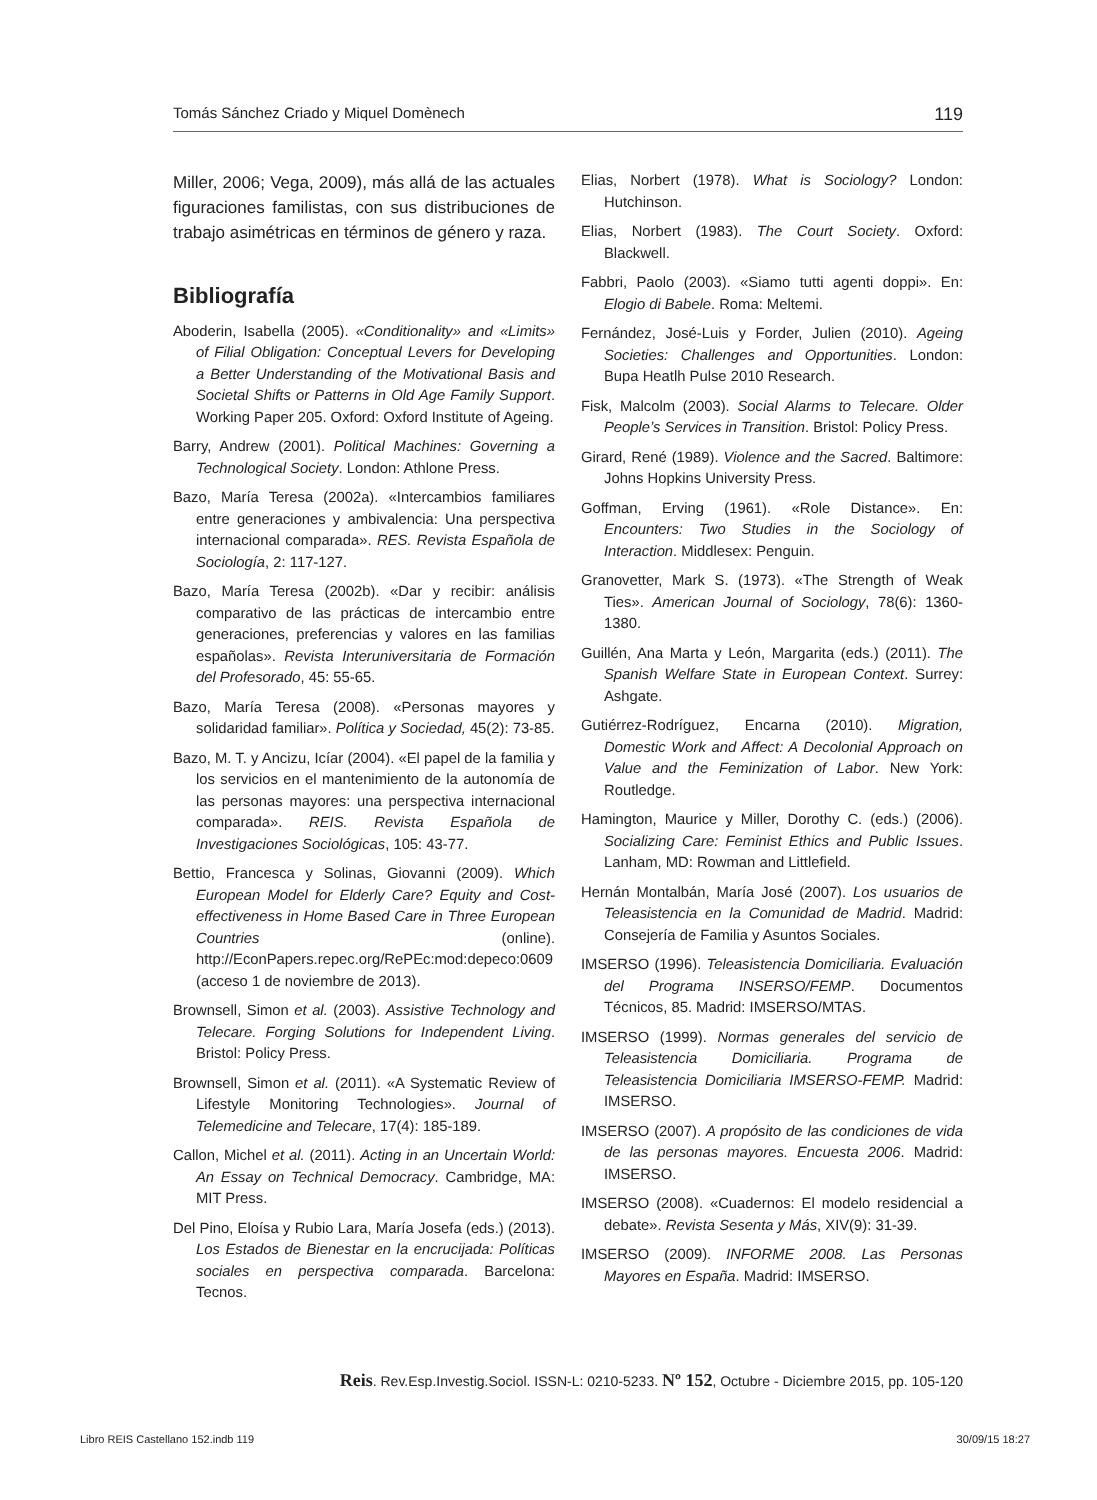Tomás Sánchez Criado y Miquel Domènech 119
Miller, 2006; Vega, 2009), más allá de las actuales figuraciones familistas, con sus distribuciones de trabajo asimétricas en términos de género y raza.
Bibliografía
Aboderin, Isabella (2005). «Conditionality» and «Limits» of Filial Obligation: Conceptual Levers for Developing a Better Understanding of the Motivational Basis and Societal Shifts or Patterns in Old Age Family Support. Working Paper 205. Oxford: Oxford Institute of Ageing.
Barry, Andrew (2001). Political Machines: Governing a Technological Society. London: Athlone Press.
Bazo, María Teresa (2002a). «Intercambios familiares entre generaciones y ambivalencia: Una perspectiva internacional comparada». RES. Revista Española de Sociología, 2: 117-127.
Bazo, María Teresa (2002b). «Dar y recibir: análisis comparativo de las prácticas de intercambio entre generaciones, preferencias y valores en las familias españolas». Revista Interuniversitaria de Formación del Profesorado, 45: 55-65.
Bazo, María Teresa (2008). «Personas mayores y solidaridad familiar». Política y Sociedad, 45(2): 73-85.
Bazo, M. T. y Ancizu, Icíar (2004). «El papel de la familia y los servicios en el mantenimiento de la autonomía de las personas mayores: una perspectiva internacional comparada». REIS. Revista Española de Investigaciones Sociológicas, 105: 43-77.
Bettio, Francesca y Solinas, Giovanni (2009). Which European Model for Elderly Care? Equity and Cost-effectiveness in Home Based Care in Three European Countries (online). http://EconPapers.repec.org/RePEc:mod:depeco:0609 (acceso 1 de noviembre de 2013).
Brownsell, Simon et al. (2003). Assistive Technology and Telecare. Forging Solutions for Independent Living. Bristol: Policy Press.
Brownsell, Simon et al. (2011). «A Systematic Review of Lifestyle Monitoring Technologies». Journal of Telemedicine and Telecare, 17(4): 185-189.
Callon, Michel et al. (2011). Acting in an Uncertain World: An Essay on Technical Democracy. Cambridge, MA: MIT Press.
Del Pino, Eloísa y Rubio Lara, María Josefa (eds.) (2013). Los Estados de Bienestar en la encrucijada: Políticas sociales en perspectiva comparada. Barcelona: Tecnos.
Elias, Norbert (1978). What is Sociology? London: Hutchinson.
Elias, Norbert (1983). The Court Society. Oxford: Blackwell.
Fabbri, Paolo (2003). «Siamo tutti agenti doppi». En: Elogio di Babele. Roma: Meltemi.
Fernández, José-Luis y Forder, Julien (2010). Ageing Societies: Challenges and Opportunities. London: Bupa Heatlh Pulse 2010 Research.
Fisk, Malcolm (2003). Social Alarms to Telecare. Older People’s Services in Transition. Bristol: Policy Press.
Girard, René (1989). Violence and the Sacred. Baltimore: Johns Hopkins University Press.
Goffman, Erving (1961). «Role Distance». En: Encounters: Two Studies in the Sociology of Interaction. Middlesex: Penguin.
Granovetter, Mark S. (1973). «The Strength of Weak Ties». American Journal of Sociology, 78(6): 1360-1380.
Guillén, Ana Marta y León, Margarita (eds.) (2011). The Spanish Welfare State in European Context. Surrey: Ashgate.
Gutiérrez-Rodríguez, Encarna (2010). Migration, Domestic Work and Affect: A Decolonial Approach on Value and the Feminization of Labor. New York: Routledge.
Hamington, Maurice y Miller, Dorothy C. (eds.) (2006). Socializing Care: Feminist Ethics and Public Issues. Lanham, MD: Rowman and Littlefield.
Hernán Montalbán, María José (2007). Los usuarios de Teleasistencia en la Comunidad de Madrid. Madrid: Consejería de Familia y Asuntos Sociales.
IMSERSO (1996). Teleasistencia Domiciliaria. Evaluación del Programa INSERSO/FEMP. Documentos Técnicos, 85. Madrid: IMSERSO/MTAS.
IMSERSO (1999). Normas generales del servicio de Teleasistencia Domiciliaria. Programa de Teleasistencia Domiciliaria IMSERSO-FEMP. Madrid: IMSERSO.
IMSERSO (2007). A propósito de las condiciones de vida de las personas mayores. Encuesta 2006. Madrid: IMSERSO.
IMSERSO (2008). «Cuadernos: El modelo residencial a debate». Revista Sesenta y Más, XIV(9): 31-39.
IMSERSO (2009). INFORME 2008. Las Personas Mayores en España. Madrid: IMSERSO.
Reis. Rev.Esp.Investig.Sociol. ISSN-L: 0210-5233. Nº 152, Octubre - Diciembre 2015, pp. 105-120
Libro REIS Castellano 152.indb 119 30/09/15 18:27